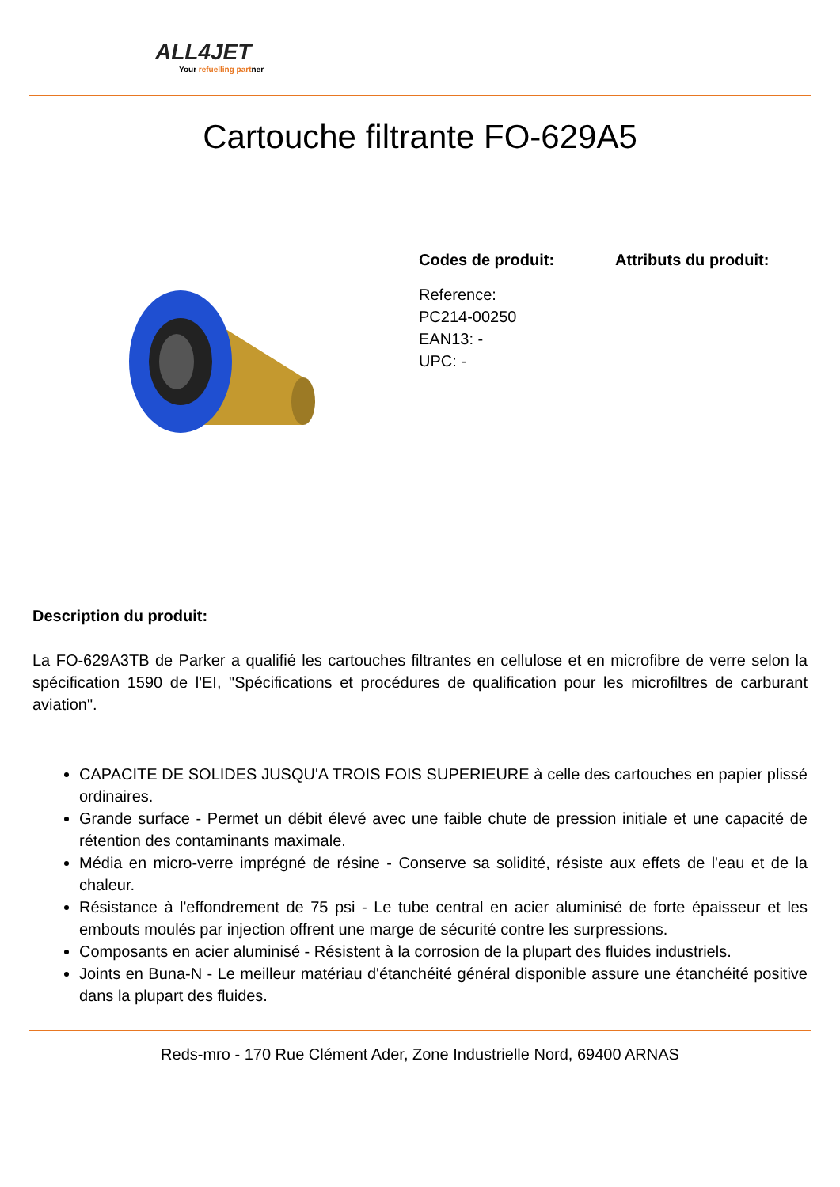ALL4JET
Your refuelling partner
Cartouche filtrante FO-629A5
Codes de produit:
Reference:
PC214-00250
EAN13: -
UPC: -
Attributs du produit:
Description du produit:
La FO-629A3TB de Parker a qualifié les cartouches filtrantes en cellulose et en microfibre de verre selon la spécification 1590 de l'EI, "Spécifications et procédures de qualification pour les microfiltres de carburant aviation".
CAPACITE DE SOLIDES JUSQU'A TROIS FOIS SUPERIEURE à celle des cartouches en papier plissé ordinaires.
Grande surface - Permet un débit élevé avec une faible chute de pression initiale et une capacité de rétention des contaminants maximale.
Média en micro-verre imprégné de résine - Conserve sa solidité, résiste aux effets de l'eau et de la chaleur.
Résistance à l'effondrement de 75 psi - Le tube central en acier aluminisé de forte épaisseur et les embouts moulés par injection offrent une marge de sécurité contre les surpressions.
Composants en acier aluminisé - Résistent à la corrosion de la plupart des fluides industriels.
Joints en Buna-N - Le meilleur matériau d'étanchéité général disponible assure une étanchéité positive dans la plupart des fluides.
Reds-mro - 170 Rue Clément Ader, Zone Industrielle Nord, 69400 ARNAS